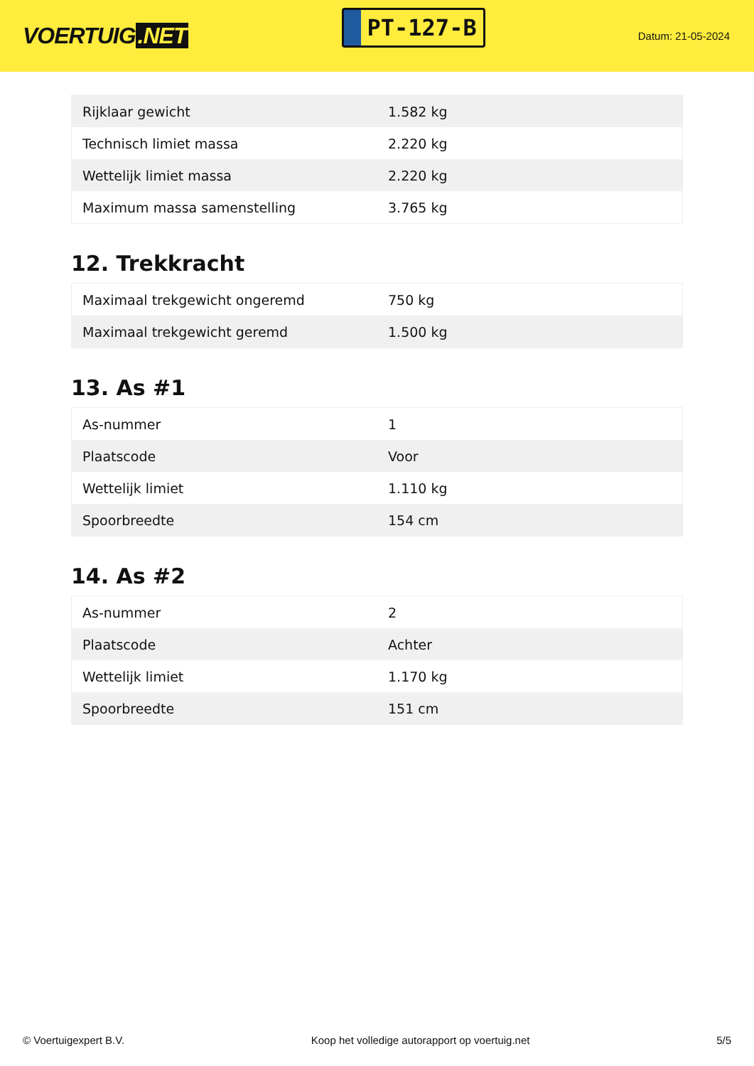VOERTUIG.NET
PT-127-B
Datum: 21-05-2024
| Rijklaar gewicht | 1.582 kg |
| Technisch limiet massa | 2.220 kg |
| Wettelijk limiet massa | 2.220 kg |
| Maximum massa samenstelling | 3.765 kg |
12. Trekkracht
| Maximaal trekgewicht ongeremd | 750 kg |
| Maximaal trekgewicht geremd | 1.500 kg |
13. As #1
| As-nummer | 1 |
| Plaatscode | Voor |
| Wettelijk limiet | 1.110 kg |
| Spoorbreedte | 154 cm |
14. As #2
| As-nummer | 2 |
| Plaatscode | Achter |
| Wettelijk limiet | 1.170 kg |
| Spoorbreedte | 151 cm |
© Voertuigexpert B.V. Koop het volledige autorapport op voertuig.net 5/5